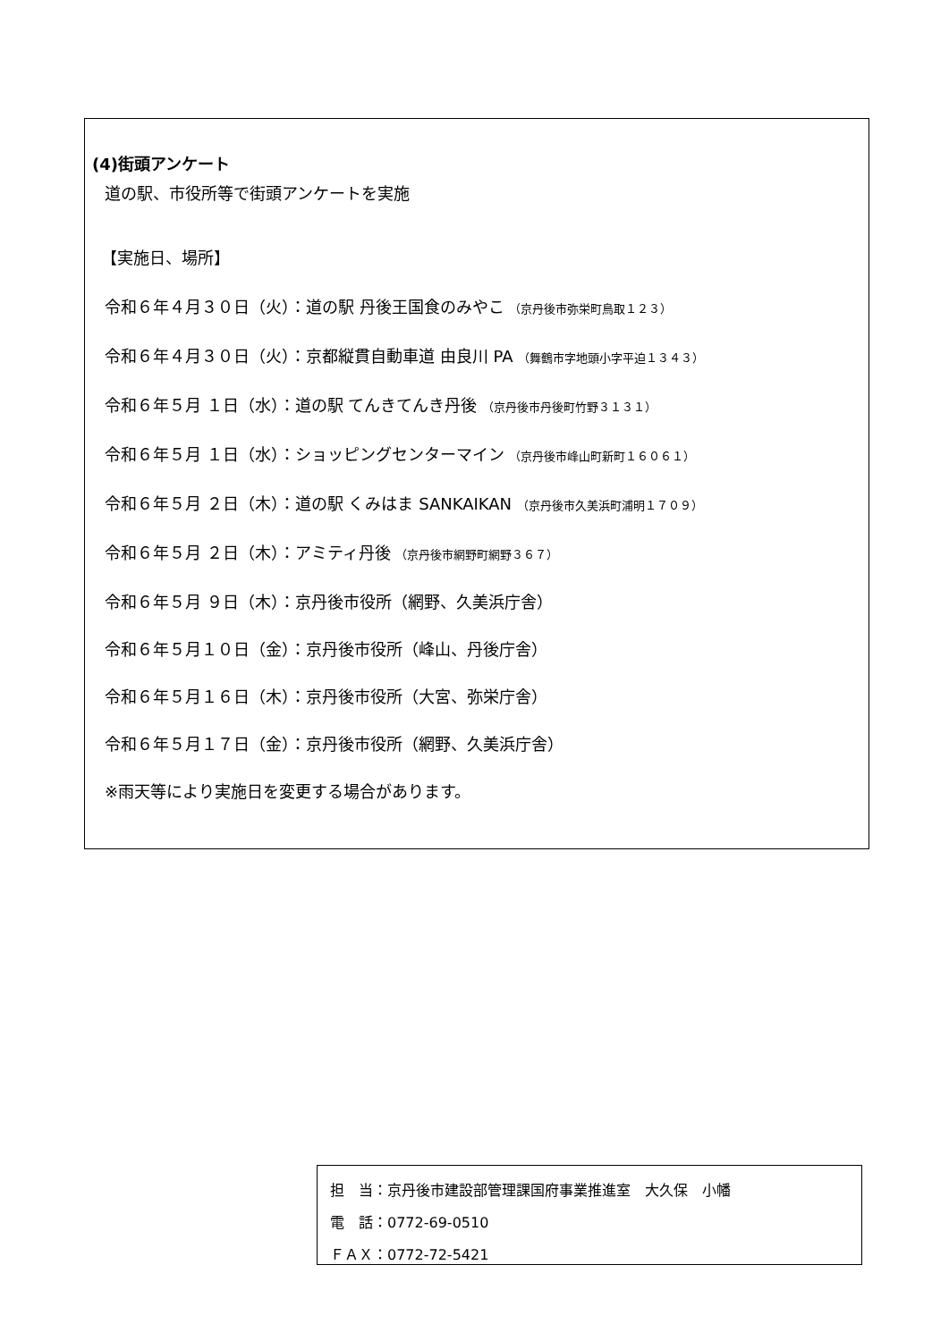(4)街頭アンケート
道の駅、市役所等で街頭アンケートを実施
【実施日、場所】
令和６年４月３０日（火）：道の駅 丹後王国食のみやこ （京丹後市弥栄町鳥取１２３）
令和６年４月３０日（火）：京都縦貫自動車道 由良川 PA （舞鶴市字地頭小字平迫１３４３）
令和６年５月 １日（水）：道の駅 てんきてんき丹後 （京丹後市丹後町竹野３１３１）
令和６年５月 １日（水）：ショッピングセンターマイン （京丹後市峰山町新町１６０６１）
令和６年５月 ２日（木）：道の駅 くみはま SANKAIKAN （京丹後市久美浜町浦明１７０９）
令和６年５月 ２日（木）：アミティ丹後 （京丹後市網野町網野３６７）
令和６年５月 ９日（木）：京丹後市役所（網野、久美浜庁舎）
令和６年５月１０日（金）：京丹後市役所（峰山、丹後庁舎）
令和６年５月１６日（木）：京丹後市役所（大宮、弥栄庁舎）
令和６年５月１７日（金）：京丹後市役所（網野、久美浜庁舎）
※雨天等により実施日を変更する場合があります。
担　当：京丹後市建設部管理課国府事業推進室　大久保　小幡
電　話：0772-69-0510
ＦＡＸ：0772-72-5421